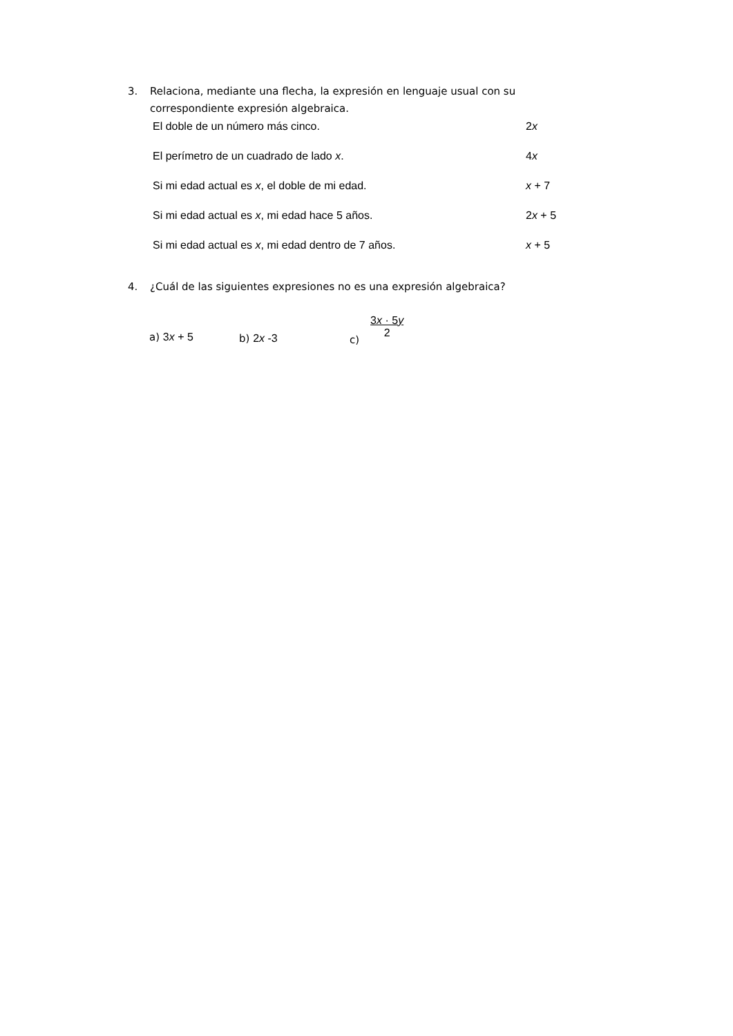3. Relaciona, mediante una flecha, la expresión en lenguaje usual con su
correspondiente expresión algebraica.
El doble de un número más cinco. 2x
El perímetro de un cuadrado de lado x. 4x
Si mi edad actual es x, el doble de mi edad. x + 7
Si mi edad actual es x, mi edad hace 5 años. 2x + 5
Si mi edad actual es x, mi edad dentro de 7 años. x + 5
4. ¿Cuál de las siguientes expresiones no es una expresión algebraica?
a) 3x + 5 b) 2x -3 c)
3x · 5y
2